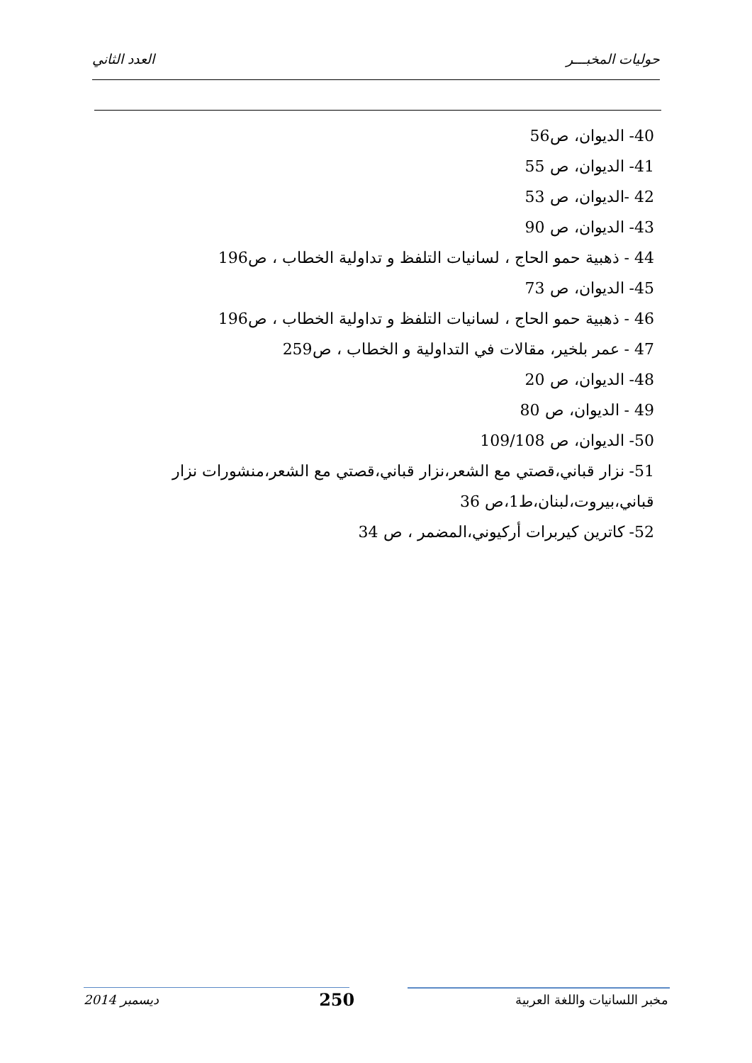حوليات المخبـــر العدد الثاني
40- الديوان، ص56
41- الديوان، ص 55
42 -الديوان، ص 53
43- الديوان، ص 90
44 - ذهبية حمو الحاج ، لسانيات التلفظ و تداولية الخطاب ، ص196
45- الديوان، ص 73
46 - ذهبية حمو الحاج ، لسانيات التلفظ و تداولية الخطاب ، ص196
47 - عمر بلخير، مقالات في التداولية و الخطاب ، ص259
48- الديوان، ص 20
49 - الديوان، ص 80
50- الديوان، ص 109/108
51- نزار قباني،قصتي مع الشعر،نزار قباني،قصتي مع الشعر،منشورات نزار قباني،بيروت،لبنان،ط1،ص 36
52- كاترين كيربرات أركيوني،المضمر ، ص 34
مخبر اللسانيات واللغة العربية 250 ديسمبر 2014